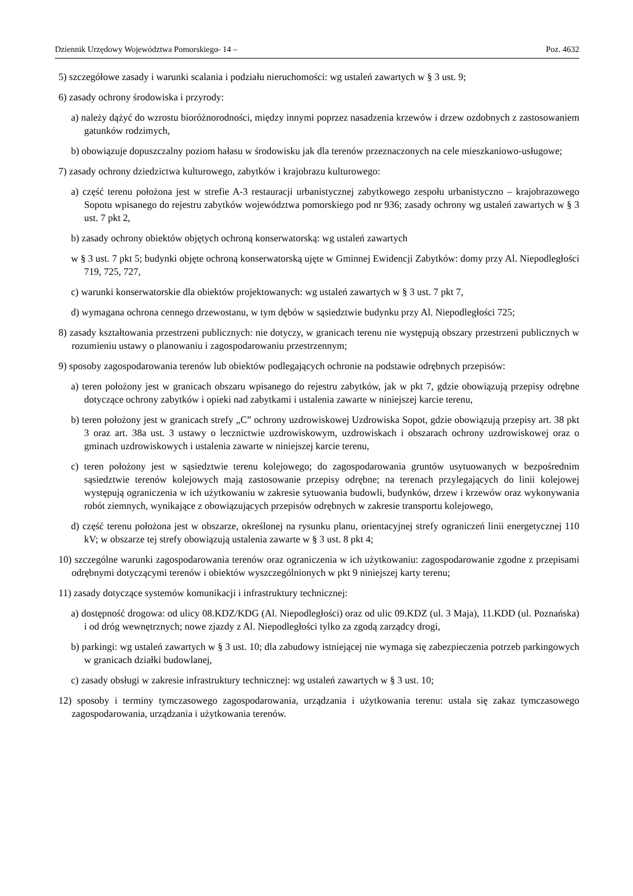Dziennik Urzędowy Województwa Pomorskiego – 14 – Poz. 4632
5) szczegółowe zasady i warunki scalania i podziału nieruchomości: wg ustaleń zawartych w § 3 ust. 9;
6) zasady ochrony środowiska i przyrody:
a) należy dążyć do wzrostu bioróżnorodności, między innymi poprzez nasadzenia krzewów i drzew ozdobnych z zastosowaniem gatunków rodzimych,
b) obowiązuje dopuszczalny poziom hałasu w środowisku jak dla terenów przeznaczonych na cele mieszkaniowo-usługowe;
7) zasady ochrony dziedzictwa kulturowego, zabytków i krajobrazu kulturowego:
a) część terenu położona jest w strefie A-3 restauracji urbanistycznej zabytkowego zespołu urbanistyczno – krajobrazowego Sopotu wpisanego do rejestru zabytków województwa pomorskiego pod nr 936; zasady ochrony wg ustaleń zawartych w § 3 ust. 7 pkt 2,
b) zasady ochrony obiektów objętych ochroną konserwatorską: wg ustaleń zawartych
w § 3 ust. 7 pkt 5; budynki objęte ochroną konserwatorską ujęte w Gminnej Ewidencji Zabytków: domy przy Al. Niepodległości 719, 725, 727,
c) warunki konserwatorskie dla obiektów projektowanych: wg ustaleń zawartych w § 3 ust. 7 pkt 7,
d) wymagana ochrona cennego drzewostanu, w tym dębów w sąsiedztwie budynku przy Al. Niepodległości 725;
8) zasady kształtowania przestrzeni publicznych: nie dotyczy, w granicach terenu nie występują obszary przestrzeni publicznych w rozumieniu ustawy o planowaniu i zagospodarowaniu przestrzennym;
9) sposoby zagospodarowania terenów lub obiektów podlegających ochronie na podstawie odrębnych przepisów:
a) teren położony jest w granicach obszaru wpisanego do rejestru zabytków, jak w pkt 7, gdzie obowiązują przepisy odrębne dotyczące ochrony zabytków i opieki nad zabytkami i ustalenia zawarte w niniejszej karcie terenu,
b) teren położony jest w granicach strefy „C” ochrony uzdrowiskowej Uzdrowiska Sopot, gdzie obowiązują przepisy art. 38 pkt 3 oraz art. 38a ust. 3 ustawy o lecznictwie uzdrowiskowym, uzdrowiskach i obszarach ochrony uzdrowiskowej oraz o gminach uzdrowiskowych i ustalenia zawarte w niniejszej karcie terenu,
c) teren położony jest w sąsiedztwie terenu kolejowego; do zagospodarowania gruntów usytuowanych w bezpośrednim sąsiedztwie terenów kolejowych mają zastosowanie przepisy odrębne; na terenach przylegających do linii kolejowej występują ograniczenia w ich użytkowaniu w zakresie sytuowania budowli, budynków, drzew i krzewów oraz wykonywania robót ziemnych, wynikające z obowiązujących przepisów odrębnych w zakresie transportu kolejowego,
d) część terenu położona jest w obszarze, określonej na rysunku planu, orientacyjnej strefy ograniczeń linii energetycznej 110 kV; w obszarze tej strefy obowiązują ustalenia zawarte w § 3 ust. 8 pkt 4;
10) szczególne warunki zagospodarowania terenów oraz ograniczenia w ich użytkowaniu: zagospodarowanie zgodne z przepisami odrębnymi dotyczącymi terenów i obiektów wyszczególnionych w pkt 9 niniejszej karty terenu;
11) zasady dotyczące systemów komunikacji i infrastruktury technicznej:
a) dostępność drogowa: od ulicy 08.KDZ/KDG (Al. Niepodległości) oraz od ulic 09.KDZ (ul. 3 Maja), 11.KDD (ul. Poznańska) i od dróg wewnętrznych; nowe zjazdy z Al. Niepodległości tylko za zgodą zarządcy drogi,
b) parkingi: wg ustaleń zawartych w § 3 ust. 10; dla zabudowy istniejącej nie wymaga się zabezpieczenia potrzeb parkingowych w granicach działki budowlanej,
c) zasady obsługi w zakresie infrastruktury technicznej: wg ustaleń zawartych w § 3 ust. 10;
12) sposoby i terminy tymczasowego zagospodarowania, urządzania i użytkowania terenu: ustala się zakaz tymczasowego zagospodarowania, urządzania i użytkowania terenów.